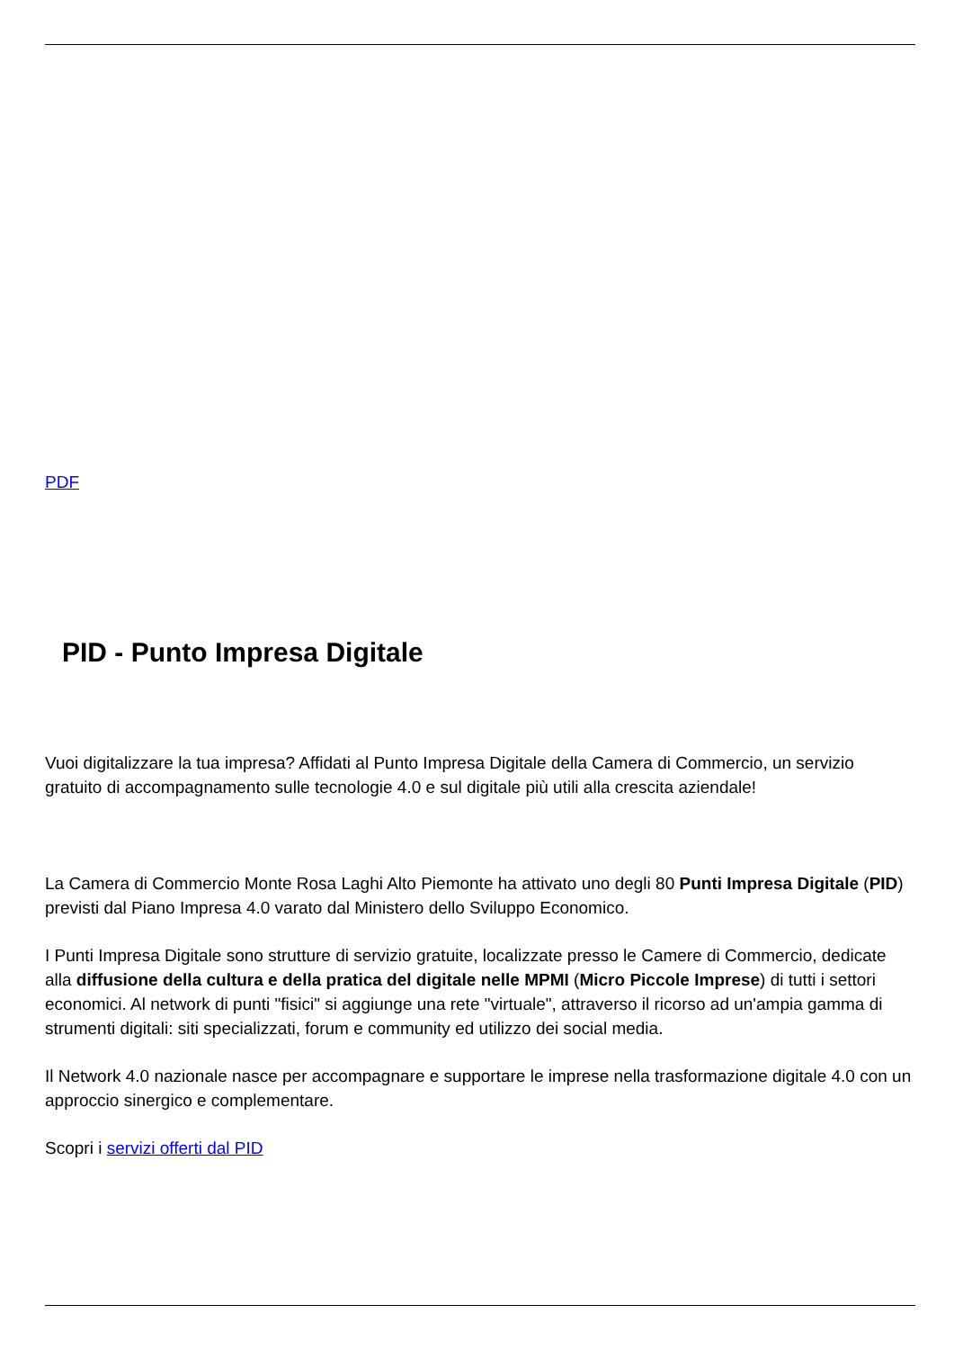PDF
PID - Punto Impresa Digitale
Vuoi digitalizzare la tua impresa? Affidati al Punto Impresa Digitale della Camera di Commercio, un servizio gratuito di accompagnamento sulle tecnologie 4.0 e sul digitale più utili alla crescita aziendale!
La Camera di Commercio Monte Rosa Laghi Alto Piemonte ha attivato uno degli 80 Punti Impresa Digitale (PID) previsti dal Piano Impresa 4.0 varato dal Ministero dello Sviluppo Economico.
I Punti Impresa Digitale sono strutture di servizio gratuite, localizzate presso le Camere di Commercio, dedicate alla diffusione della cultura e della pratica del digitale nelle MPMI (Micro Piccole Imprese) di tutti i settori economici. Al network di punti "fisici" si aggiunge una rete "virtuale", attraverso il ricorso ad un'ampia gamma di strumenti digitali: siti specializzati, forum e community ed utilizzo dei social media.
Il Network 4.0 nazionale nasce per accompagnare e supportare le imprese nella trasformazione digitale 4.0 con un approccio sinergico e complementare.
Scopri i servizi offerti dal PID